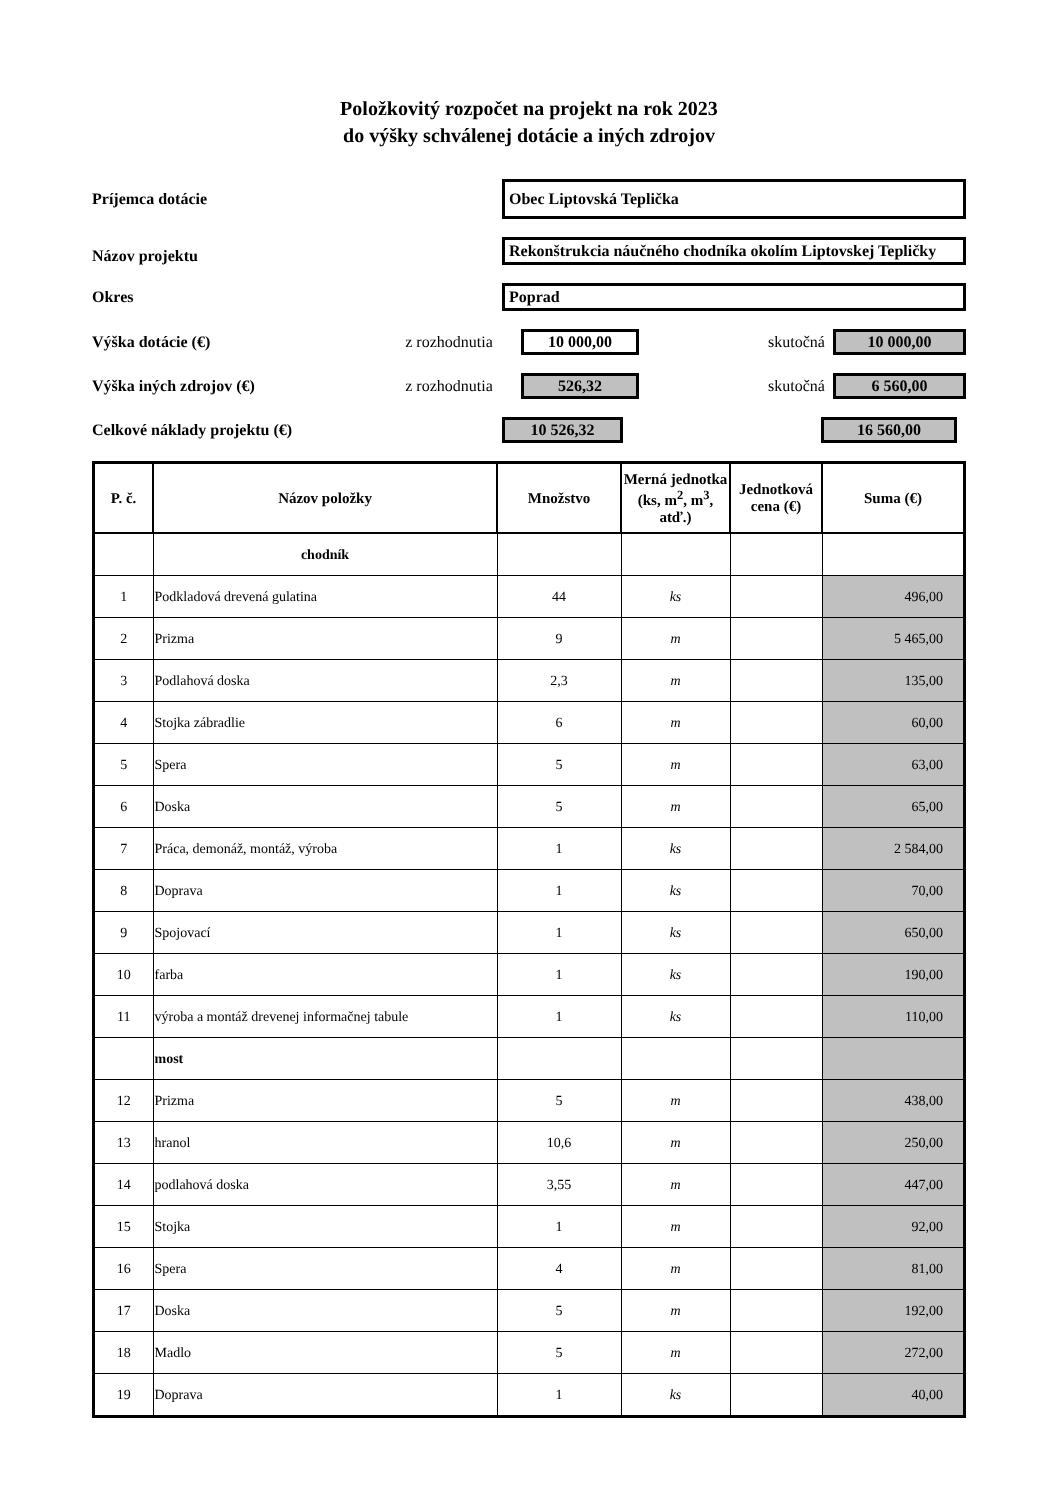Položkovitý rozpočet na projekt na rok 2023
do výšky schválenej dotácie a iných zdrojov
Príjemca dotácie
Obec Liptovská Teplička
Názov projektu
Rekonštrukcia náučného chodníka okolím Liptovskej Tepličky
Okres Poprad
Výška dotácie (€) z rozhodnutia 10 000,00 skutočná 10 000,00
Výška iných zdrojov (€) z rozhodnutia 526,32 skutočná 6 560,00
Celkové náklady projektu (€) 10 526,32 16 560,00
| P. č. | Názov položky | Množstvo | Merná jednotka (ks, m<sup>2</sup>, m<sup>3</sup>, atď.) | Jednotková cena (€) | Suma (€) |
| --- | --- | --- | --- | --- | --- |
| | chodník | | | | |
| 1 | Podkladová drevená gulatina | 44 | ks | | 496,00 |
| 2 | Prizma | 9 | m | | 5 465,00 |
| 3 | Podlahová doska | 2,3 | m | | 135,00 |
| 4 | Stojka zábradlie | 6 | m | | 60,00 |
| 5 | Spera | 5 | m | | 63,00 |
| 6 | Doska | 5 | m | | 65,00 |
| 7 | Práca, demonáž, montáž, výroba | 1 | ks | | 2 584,00 |
| 8 | Doprava | 1 | ks | | 70,00 |
| 9 | Spojovací | 1 | ks | | 650,00 |
| 10 | farba | 1 | ks | | 190,00 |
| 11 | výroba a montáž drevenej informačnej tabule | 1 | ks | | 110,00 |
| | most | | | | |
| 12 | Prizma | 5 | m | | 438,00 |
| 13 | hranol | 10,6 | m | | 250,00 |
| 14 | podlahová doska | 3,55 | m | | 447,00 |
| 15 | Stojka | 1 | m | | 92,00 |
| 16 | Spera | 4 | m | | 81,00 |
| 17 | Doska | 5 | m | | 192,00 |
| 18 | Madlo | 5 | m | | 272,00 |
| 19 | Doprava | 1 | ks | | 40,00 |